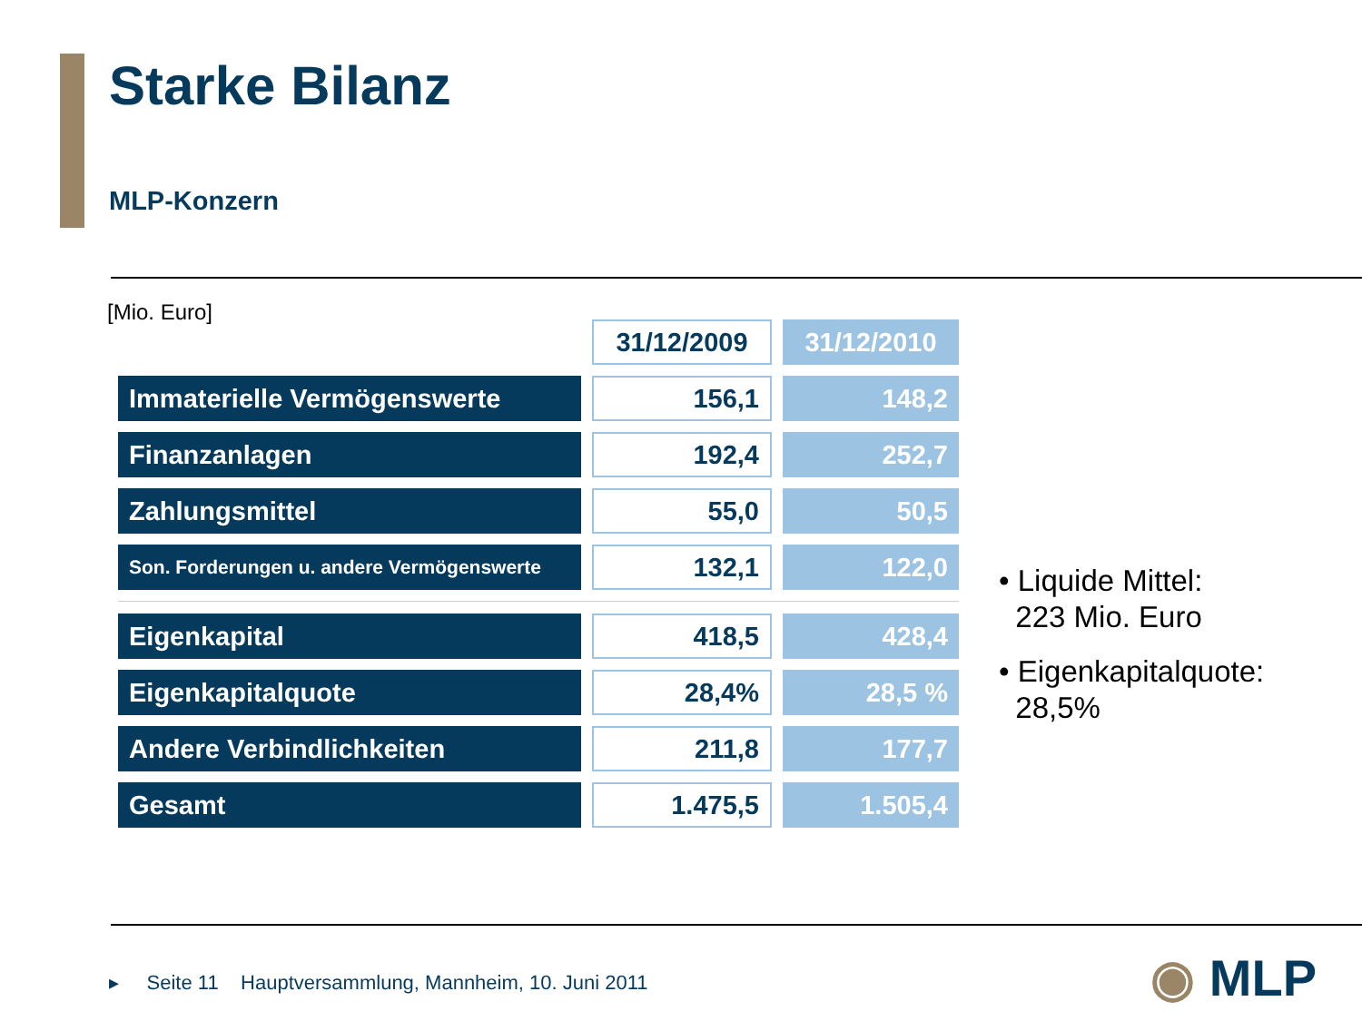Starke Bilanz
MLP-Konzern
[Mio. Euro]
| | 31/12/2009 | 31/12/2010 |
| --- | --- | --- |
| Immaterielle Vermögenswerte | 156,1 | 148,2 |
| Finanzanlagen | 192,4 | 252,7 |
| Zahlungsmittel | 55,0 | 50,5 |
| Son. Forderungen u. andere Vermögenswerte | 132,1 | 122,0 |
| Eigenkapital | 418,5 | 428,4 |
| Eigenkapitalquote | 28,4% | 28,5 % |
| Andere Verbindlichkeiten | 211,8 | 177,7 |
| Gesamt | 1.475,5 | 1.505,4 |
• Liquide Mittel:
223 Mio. Euro
• Eigenkapitalquote:
28,5%
▸ Seite 11 Hauptversammlung, Mannheim, 10. Juni 2011
◉ MLP